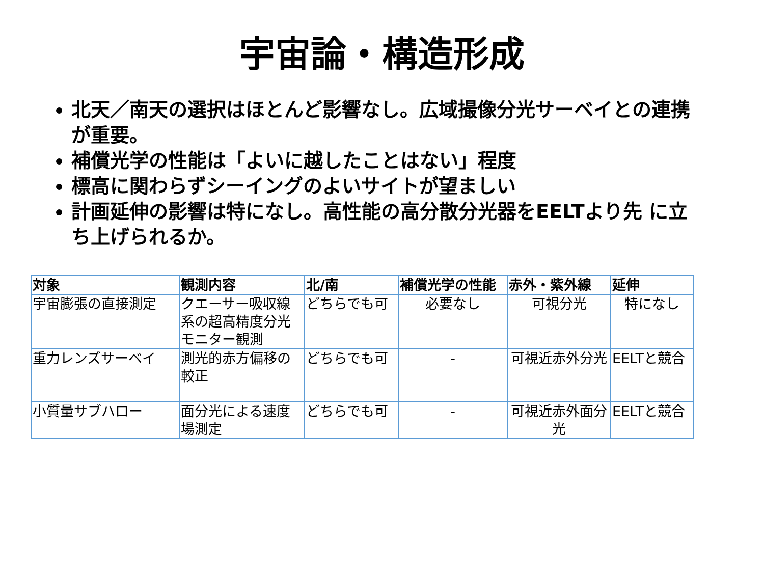宇宙論・構造形成
北天／南天の選択はほとんど影響なし。広域撮像分光サーベイとの連携が重要。
補償光学の性能は「よいに越したことはない」程度
標高に関わらずシーイングのよいサイトが望ましい
計画延伸の影響は特になし。高性能の高分散分光器をEELTより先 に立ち上げられるか。
| 対象 | 観測内容 | 北/南 | 補償光学の性能 | 赤外・紫外線 | 延伸 |
| --- | --- | --- | --- | --- | --- |
| 宇宙膨張の直接測定 | クエーサー吸収線系の超高精度分光モニター観測 | どちらでも可 | 必要なし | 可視分光 | 特になし |
| 重力レンズサーベイ | 測光的赤方偏移の較正 | どちらでも可 | - | 可視近赤外分光 | EELTと競合 |
| 小質量サブハロー | 面分光による速度場測定 | どちらでも可 | - | 可視近赤外面分光 | EELTと競合 |